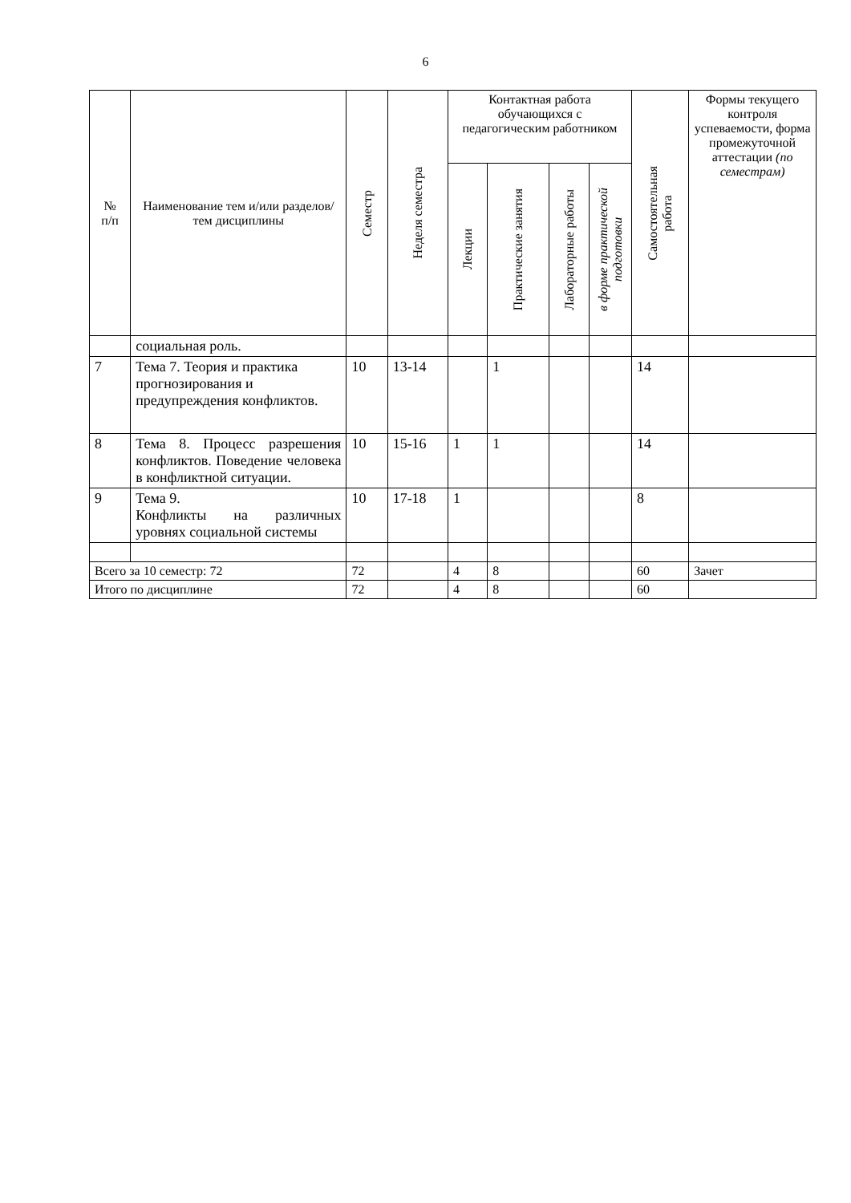6
| № п/п | Наименование тем и/или разделов/тем дисциплины | Семестр | Неделя семестра | Контактная работа обучающихся с педагогическим работником | | | | Самостоятельная работа | Формы текущего контроля успеваемости, форма промежуточной аттестации (по семестрам) |
| --- | --- | --- | --- | --- | --- | --- | --- | --- | --- |
| | | | | Лекции | Практические занятия | Лабораторные работы | в форме практической подготовки | | |
| | социальная роль. | | | | | | | | |
| 7 | Тема 7. Теория и практика прогнозирования и предупреждения конфликтов. | 10 | 13-14 | | 1 | | | 14 | |
| 8 | Тема 8. Процесс разрешения конфликтов. Поведение человека в конфликтной ситуации. | 10 | 15-16 | 1 | 1 | | | 14 | |
| 9 | Тема 9. Конфликты на различных уровнях социальной системы | 10 | 17-18 | 1 | | | | 8 | |
| Всего за 10 семестр: 72 | | 72 | | 4 | 8 | | | 60 | Зачет |
| Итого по дисциплине | | 72 | | 4 | 8 | | | 60 | |